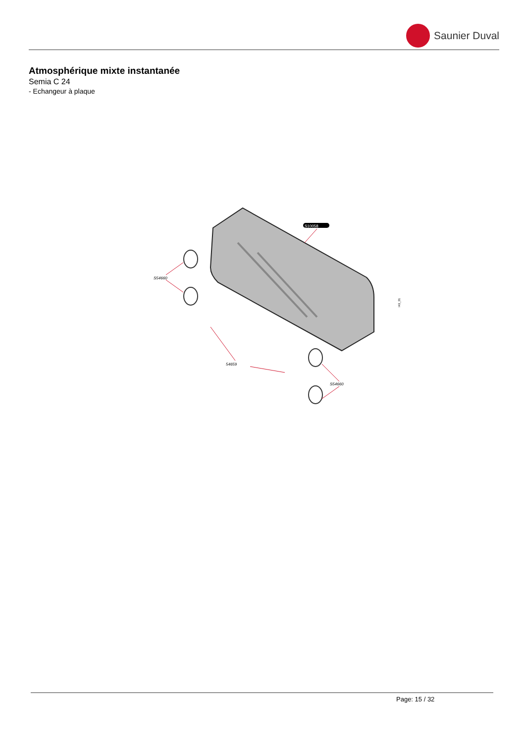Saunier Duval
Atmosphérique mixte instantanée
Semia C 24
- Echangeur à plaque
S10058
S54660
54659
S54660
I43_01
Page: 15 / 32